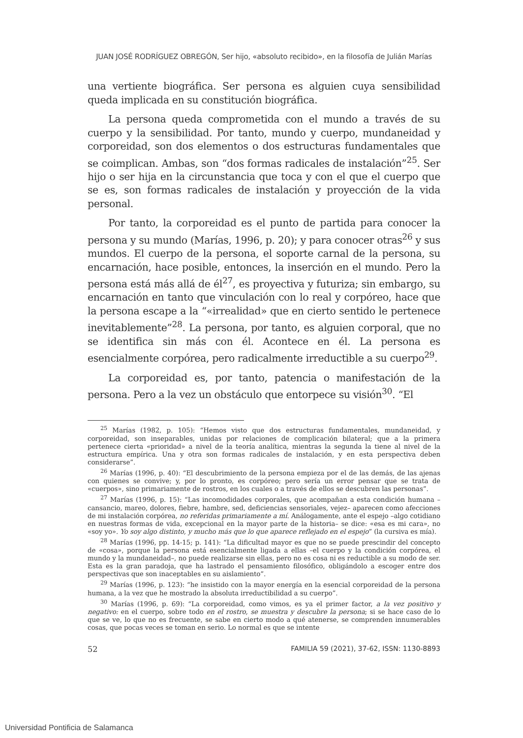JUAN JOSÉ RODRÍGUEZ OBREGÓN, Ser hijo, «absoluto recibido», en la filosofía de Julián Marías
una vertiente biográfica. Ser persona es alguien cuya sensibilidad queda implicada en su constitución biográfica.
La persona queda comprometida con el mundo a través de su cuerpo y la sensibilidad. Por tanto, mundo y cuerpo, mundaneidad y corporeidad, son dos elementos o dos estructuras fundamentales que se coimplican. Ambas, son “dos formas radicales de instalación”<sup>25</sup>. Ser hijo o ser hija en la circunstancia que toca y con el que el cuerpo que se es, son formas radicales de instalación y proyección de la vida personal.
Por tanto, la corporeidad es el punto de partida para conocer la persona y su mundo (Marías, 1996, p. 20); y para conocer otras<sup>26</sup> y sus mundos. El cuerpo de la persona, el soporte carnal de la persona, su encarnación, hace posible, entonces, la inserción en el mundo. Pero la persona está más allá de él<sup>27</sup>, es proyectiva y futuriza; sin embargo, su encarnación en tanto que vinculación con lo real y corpóreo, hace que la persona escape a la “«irrealidad» que en cierto sentido le pertenece inevitablemente”<sup>28</sup>. La persona, por tanto, es alguien corporal, que no se identifica sin más con él. Acontece en él. La persona es esencialmente corpórea, pero radicalmente irreductible a su cuerpo<sup>29</sup>.
La corporeidad es, por tanto, patencia o manifestación de la persona. Pero a la vez un obstáculo que entorpece su visión<sup>30</sup>. “El
<sup>25</sup> Marías (1982, p. 105): “Hemos visto que dos estructuras fundamentales, mundaneidad, y corporeidad, son inseparables, unidas por relaciones de complicación bilateral; que a la primera pertenece cierta «prioridad» a nivel de la teoría analítica, mientras la segunda la tiene al nivel de la estructura empírica. Una y otra son formas radicales de instalación, y en esta perspectiva deben considerarse”.
<sup>26</sup> Marías (1996, p. 40): “El descubrimiento de la persona empieza por el de las demás, de las ajenas con quienes se convive; y, por lo pronto, es corpóreo; pero sería un error pensar que se trata de «cuerpos», sino primariamente de rostros, en los cuales o a través de ellos se descubren las personas”.
<sup>27</sup> Marías (1996, p. 15): “Las incomodidades corporales, que acompañan a esta condición humana –cansancio, mareo, dolores, fiebre, hambre, sed, deficiencias sensoriales, vejez– aparecen como afecciones de mi instalación corpórea, no referidas primariamente a mí. Análogamente, ante el espejo –algo cotidiano en nuestras formas de vida, excepcional en la mayor parte de la historia– se dice: «esa es mi cara», no «soy yo». Yo soy algo distinto, y mucho más que lo que aparece reflejado en el espejo” (la cursiva es mía).
<sup>28</sup> Marías (1996, pp. 14-15; p. 141): “La dificultad mayor es que no se puede prescindir del concepto de «cosa», porque la persona está esencialmente ligada a ellas –el cuerpo y la condición corpórea, el mundo y la mundaneidad–, no puede realizarse sin ellas, pero no es cosa ni es reductible a su modo de ser. Esta es la gran paradoja, que ha lastrado el pensamiento filosófico, obligándolo a escoger entre dos perspectivas que son inaceptables en su aislamiento”.
<sup>29</sup> Marías (1996, p. 123): “he insistido con la mayor energía en la esencial corporeidad de la persona humana, a la vez que he mostrado la absoluta irreductibilidad a su cuerpo”.
<sup>30</sup> Marías (1996, p. 69): “La corporeidad, como vimos, es ya el primer factor, a la vez positivo y negativo: en el cuerpo, sobre todo en el rostro, se muestra y descubre la persona; si se hace caso de lo que se ve, lo que no es frecuente, se sabe en cierto modo a qué atenerse, se comprenden innumerables cosas, que pocas veces se toman en serio. Lo normal es que se intente
52 FAMILIA 59 (2021), 37-62, ISSN: 1130-8893
Universidad Pontificia de Salamanca